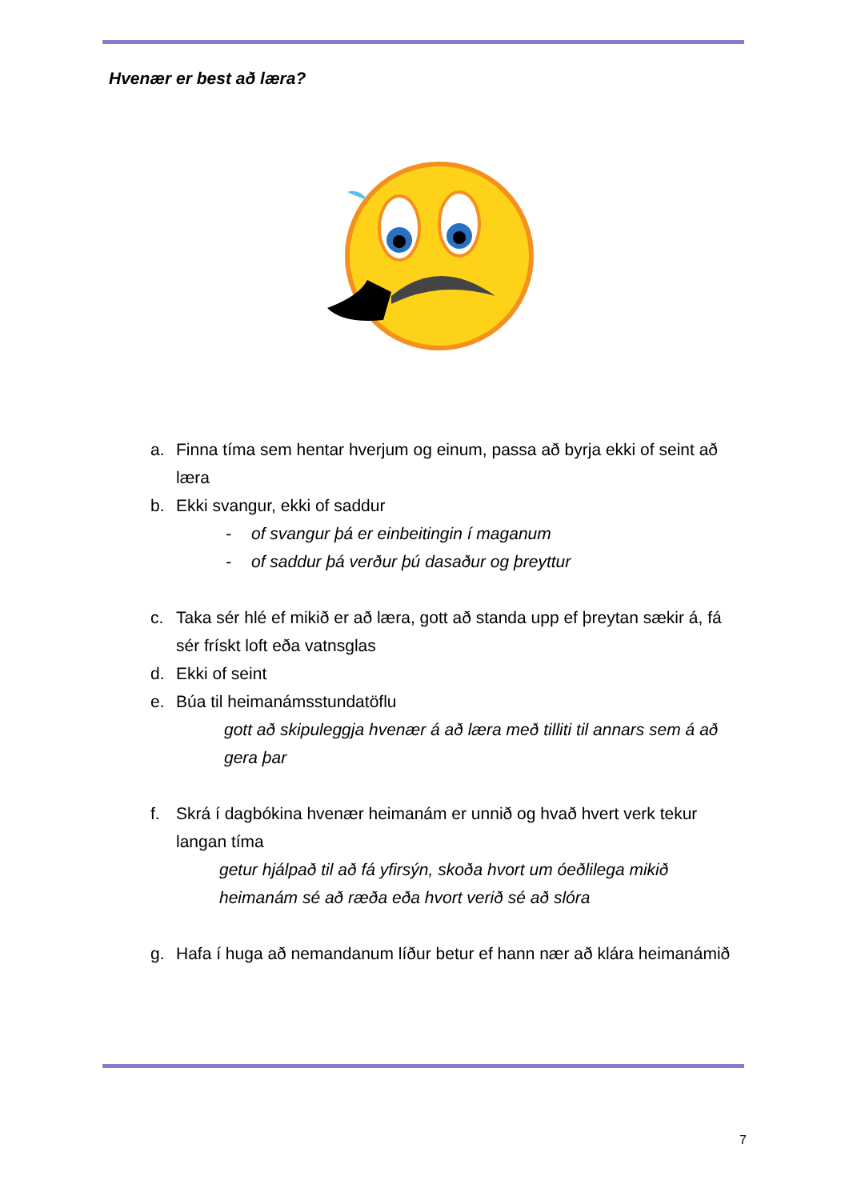Hvenær er best að læra?
a. Finna tíma sem hentar hverjum og einum, passa að byrja ekki of seint að læra
b. Ekki svangur, ekki of saddur
- of svangur þá er einbeitingin í maganum
- of saddur þá verður þú dasaður og þreyttur
c. Taka sér hlé ef mikið er að læra, gott að standa upp ef þreytan sækir á, fá sér frískt loft eða vatnsglas
d. Ekki of seint
e. Búa til heimanámsstundatöflu
gott að skipuleggja hvenær á að læra með tilliti til annars sem á að gera þar
f. Skrá í dagbókina hvenær heimanám er unnið og hvað hvert verk tekur langan tíma
getur hjálpað til að fá yfirsýn, skoða hvort um óeðlilega mikið heimanám sé að ræða eða hvort verið sé að slóra
g. Hafa í huga að nemandanum líður betur ef hann nær að klára heimanámið
7